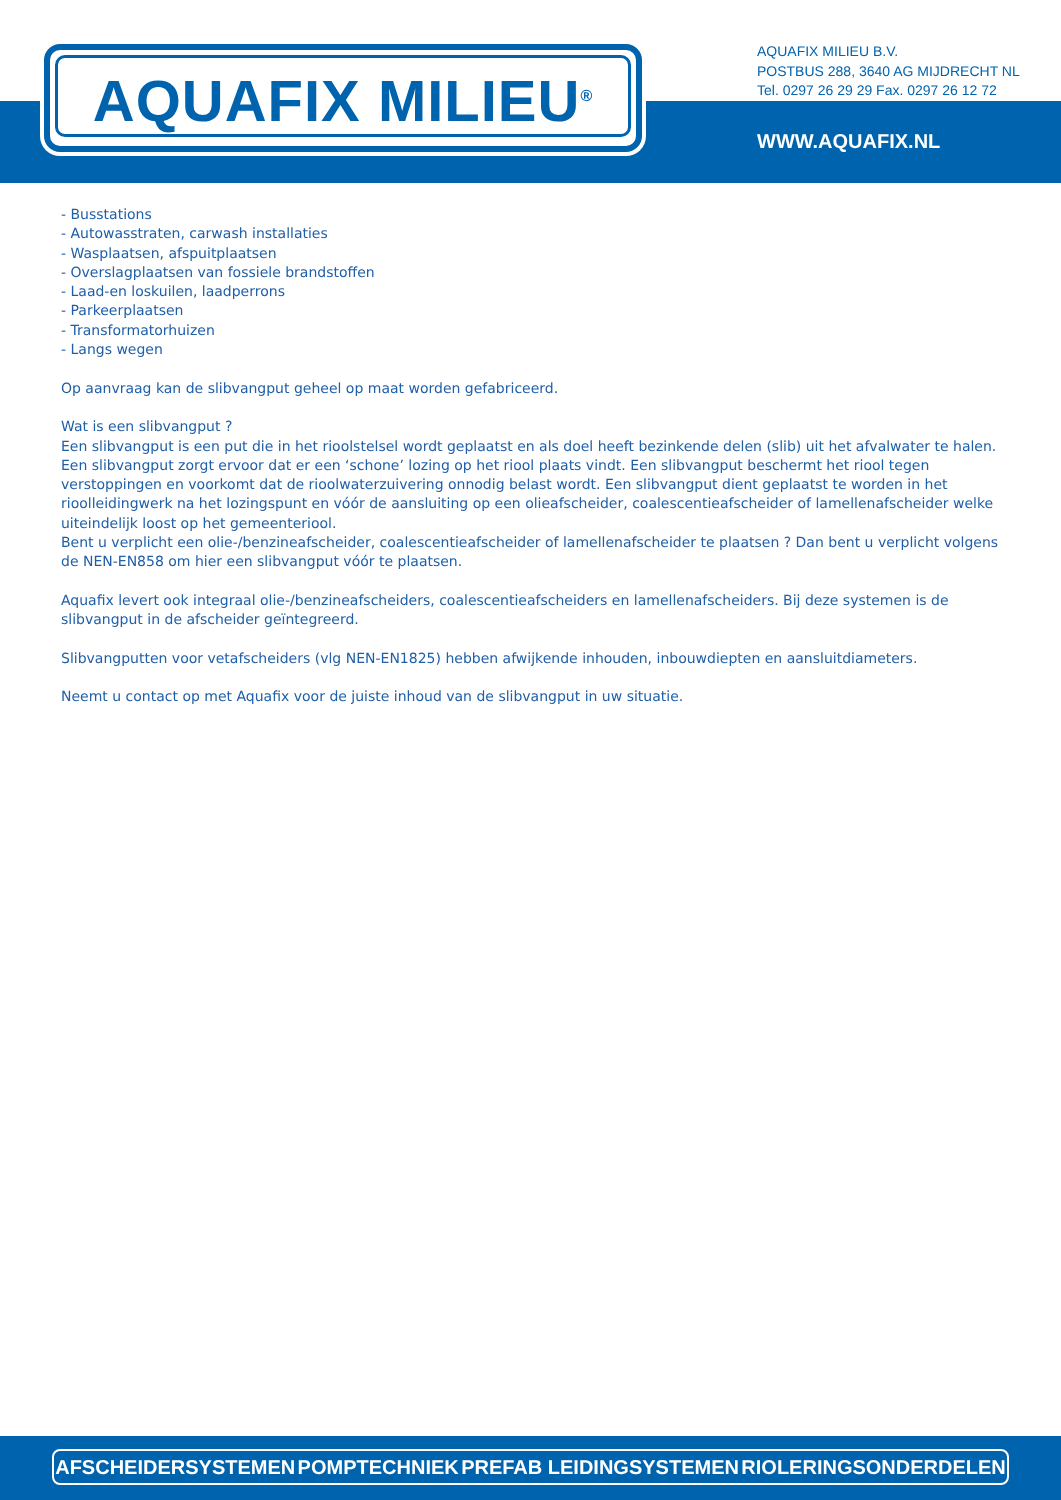AQUAFIX MILIEU<sup>®</sup>
AQUAFIX MILIEU B.V.
POSTBUS 288, 3640 AG MIJDRECHT NL
Tel. 0297 26 29 29 Fax. 0297 26 12 72
WWW.AQUAFIX.NL
- Busstations
- Autowasstraten, carwash installaties
- Wasplaatsen, afspuitplaatsen
- Overslagplaatsen van fossiele brandstoffen
- Laad-en loskuilen, laadperrons
- Parkeerplaatsen
- Transformatorhuizen
- Langs wegen
Op aanvraag kan de slibvangput geheel op maat worden gefabriceerd.
Wat is een slibvangput ?
Een slibvangput is een put die in het rioolstelsel wordt geplaatst en als doel heeft bezinkende delen (slib) uit het afvalwater te halen. Een slibvangput zorgt ervoor dat er een ‘schone’ lozing op het riool plaats vindt. Een slibvangput beschermt het riool tegen verstoppingen en voorkomt dat de rioolwaterzuivering onnodig belast wordt. Een slibvangput dient geplaatst te worden in het rioolleidingwerk na het lozingspunt en vóór de aansluiting op een olieafscheider, coalescentieafscheider of lamellenafscheider welke uiteindelijk loost op het gemeenteriool.
Bent u verplicht een olie-/benzineafscheider, coalescentieafscheider of lamellenafscheider te plaatsen ? Dan bent u verplicht volgens de NEN-EN858 om hier een slibvangput vóór te plaatsen.
Aquafix levert ook integraal olie-/benzineafscheiders, coalescentieafscheiders en lamellenafscheiders. Bij deze systemen is de slibvangput in de afscheider geïntegreerd.
Slibvangputten voor vetafscheiders (vlg NEN-EN1825) hebben afwijkende inhouden, inbouwdiepten en aansluitdiameters.
Neemt u contact op met Aquafix voor de juiste inhoud van de slibvangput in uw situatie.
AFSCHEIDERSYSTEMEN POMPTECHNIEK PREFAB LEIDINGSYSTEMEN RIOLERINGSONDERDELEN